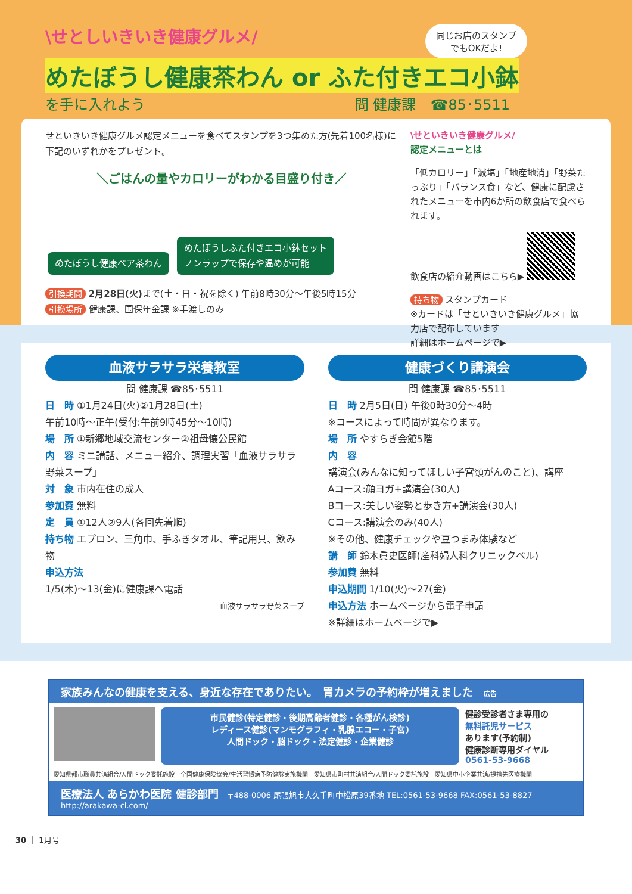同じお店のスタンプ
でもOKだよ!
\せとしいきいき健康グルメ/
めたぼうし健康茶わん or ふた付きエコ小鉢
を手に入れよう 問 健康課　☎85･5511
せといきいき健康グルメ認定メニューを食べてスタンプを3つ集めた方(先着100名様)に下記のいずれかをプレゼント。
＼ごはんの量やカロリーがわかる目盛り付き／
めたぼうし健康ペア茶わん めたぼうしふた付きエコ小鉢セット
ノンラップで保存や温めが可能
引換期間 2月28日(火) まで(土・日・祝を除く) 午前8時30分〜午後5時15分
引換場所 健康課、国保年金課 ※手渡しのみ
\せといきいき健康グルメ/
認定メニューとは
「低カロリー」「減塩」「地産地消」「野菜たっぷり」「バランス食」など、健康に配慮されたメニューを市内6か所の飲食店で食べられます。
飲食店の紹介動画はこちら▶
持ち物 スタンプカード
※カードは「せといきいき健康グルメ」協力店で配布しています
詳細はホームページで▶
血液サラサラ栄養教室
問 健康課 ☎85･5511
日　時 ①1月24日(火)②1月28日(土)
午前10時〜正午(受付:午前9時45分〜10時)
場　所 ①新郷地域交流センター②祖母懐公民館
内　容 ミニ講話、メニュー紹介、調理実習「血液サラサラ野菜スープ」
対　象 市内在住の成人
参加費 無料
定　員 ①12人②9人(各回先着順)
持ち物 エプロン、三角巾、手ふきタオル、筆記用具、飲み物
申込方法
1/5(木)〜13(金)に健康課へ電話
血液サラサラ野菜スープ
健康づくり講演会
問 健康課 ☎85･5511
日　時 2月5日(日) 午後0時30分〜4時
※コースによって時間が異なります。
場　所 やすらぎ会館5階
内　容
講演会(みんなに知ってほしい子宮頸がんのこと)、講座
Aコース:顔ヨガ+講演会(30人)
Bコース:美しい姿勢と歩き方+講演会(30人)
Cコース:講演会のみ(40人)
※その他、健康チェックや豆つまみ体験など
講　師 鈴木眞史医師(産科婦人科クリニックベル)
参加費 無料
申込期間 1/10(火)〜27(金)
申込方法 ホームページから電子申請
※詳細はホームページで▶
家族みんなの健康を支える、身近な存在でありたい。　胃カメラの予約枠が増えました　広告
市民健診(特定健診・後期高齢者健診・各種がん検診)
レディース健診(マンモグラフィ・乳腺エコー・子宮)
人間ドック・脳ドック・法定健診・企業健診
健診受診者さま専用の
無料託児サービス
あります(予約制)
健康診断専用ダイヤル
0561-53-9668
愛知県都市職員共済組合/人間ドック委託施設　全国健康保険協会/生活習慣病予防健診実施機関　愛知県市町村共済組合/人間ドック委託施設　愛知県中小企業共済/提携先医療機関
医療法人 あらかわ医院 健診部門　〒488-0006 尾張旭市大久手町中松原39番地 TEL:0561-53-9668 FAX:0561-53-8827 http://arakawa-cl.com/
30 ｜ 1月号